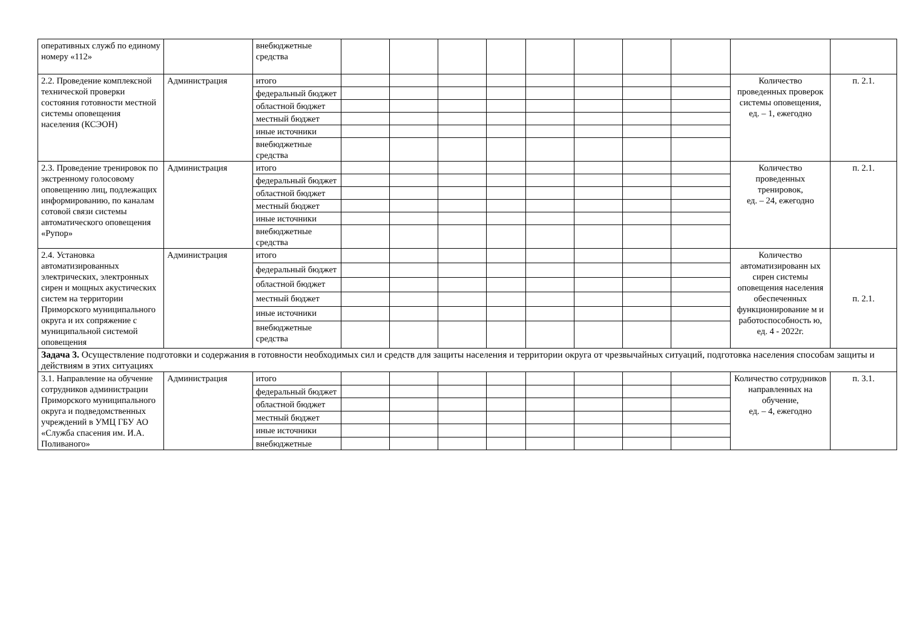| оперативных служб по единому номеру «112» | | внебюджетные средства | | | | | | | | | | |
| 2.2. Проведение комплексной технической проверки состояния готовности местной системы оповещения населения (КСЭОН) | Администрация | итого | | | | | | | | | Количество проведенных проверок системы оповещения, ед. – 1, ежегодно | п. 2.1. |
| | | федеральный бюджет | | | | | | | | | | |
| | | областной бюджет | | | | | | | | | | |
| | | местный бюджет | | | | | | | | | | |
| | | иные источники | | | | | | | | | | |
| | | внебюджетные средства | | | | | | | | | | |
| 2.3. Проведение тренировок по экстренному голосовому оповещению лиц, подлежащих информированию, по каналам сотовой связи системы автоматического оповещения «Рупор» | Администрация | итого | | | | | | | | | Количество проведенных тренировок, ед. – 24, ежегодно | п. 2.1. |
| | | федеральный бюджет | | | | | | | | | | |
| | | областной бюджет | | | | | | | | | | |
| | | местный бюджет | | | | | | | | | | |
| | | иные источники | | | | | | | | | | |
| | | внебюджетные средства | | | | | | | | | | |
| 2.4. Установка автоматизированных электрических, электронных сирен и мощных акустических систем на территории Приморского муниципального округа и их сопряжение с муниципальной системой оповещения | Администрация | итого | | | | | | | | | Количество автоматизированн ых сирен системы оповещения населения обеспеченных функционирование м и работоспособность ю, ед. 4 - 2022г. | п. 2.1. |
| | | федеральный бюджет | | | | | | | | | | |
| | | областной бюджет | | | | | | | | | | |
| | | местный бюджет | | | | | | | | | | |
| | | иные источники | | | | | | | | | | |
| | | внебюджетные средства | | | | | | | | | | |
| Задача 3. Осуществление подготовки и содержания в готовности необходимых сил и средств для защиты населения и территории округа от чрезвычайных ситуаций, подготовка населения способам защиты и действиям в этих ситуациях | | | | | | | | | | | | |
| 3.1. Направление на обучение сотрудников администрации Приморского муниципального округа и подведомственных учреждений в УМЦ ГБУ АО «Служба спасения им. И.А. Поливаного» | Администрация | итого | | | | | | | | | Количество сотрудников направленных на обучение, ед. – 4, ежегодно | п. 3.1. |
| | | федеральный бюджет | | | | | | | | | | |
| | | областной бюджет | | | | | | | | | | |
| | | местный бюджет | | | | | | | | | | |
| | | иные источники | | | | | | | | | | |
| | | внебюджетные | | | | | | | | | | |